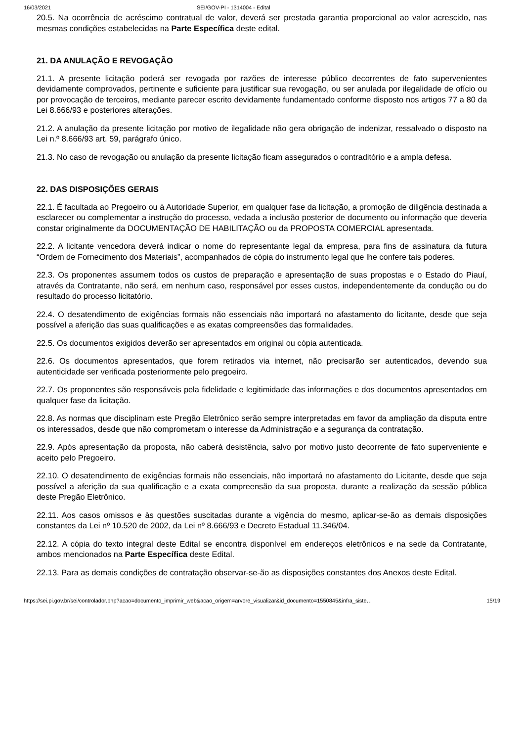16/03/2021 SEI/GOV-PI - 1314004 - Edital
20.5. Na ocorrência de acréscimo contratual de valor, deverá ser prestada garantia proporcional ao valor acrescido, nas mesmas condições estabelecidas na Parte Específica deste edital.
21. DA ANULAÇÃO E REVOGAÇÃO
21.1. A presente licitação poderá ser revogada por razões de interesse público decorrentes de fato supervenientes devidamente comprovados, pertinente e suficiente para justificar sua revogação, ou ser anulada por ilegalidade de ofício ou por provocação de terceiros, mediante parecer escrito devidamente fundamentado conforme disposto nos artigos 77 a 80 da Lei 8.666/93 e posteriores alterações.
21.2. A anulação da presente licitação por motivo de ilegalidade não gera obrigação de indenizar, ressalvado o disposto na Lei n.º 8.666/93 art. 59, parágrafo único.
21.3. No caso de revogação ou anulação da presente licitação ficam assegurados o contraditório e a ampla defesa.
22. DAS DISPOSIÇÕES GERAIS
22.1. É facultada ao Pregoeiro ou à Autoridade Superior, em qualquer fase da licitação, a promoção de diligência destinada a esclarecer ou complementar a instrução do processo, vedada a inclusão posterior de documento ou informação que deveria constar originalmente da DOCUMENTAÇÃO DE HABILITAÇÃO ou da PROPOSTA COMERCIAL apresentada.
22.2. A licitante vencedora deverá indicar o nome do representante legal da empresa, para fins de assinatura da futura “Ordem de Fornecimento dos Materiais”, acompanhados de cópia do instrumento legal que lhe confere tais poderes.
22.3. Os proponentes assumem todos os custos de preparação e apresentação de suas propostas e o Estado do Piauí, através da Contratante, não será, em nenhum caso, responsável por esses custos, independentemente da condução ou do resultado do processo licitatório.
22.4. O desatendimento de exigências formais não essenciais não importará no afastamento do licitante, desde que seja possível a aferição das suas qualificações e as exatas compreensões das formalidades.
22.5. Os documentos exigidos deverão ser apresentados em original ou cópia autenticada.
22.6. Os documentos apresentados, que forem retirados via internet, não precisarão ser autenticados, devendo sua autenticidade ser verificada posteriormente pelo pregoeiro.
22.7. Os proponentes são responsáveis pela fidelidade e legitimidade das informações e dos documentos apresentados em qualquer fase da licitação.
22.8. As normas que disciplinam este Pregão Eletrônico serão sempre interpretadas em favor da ampliação da disputa entre os interessados, desde que não comprometam o interesse da Administração e a segurança da contratação.
22.9. Após apresentação da proposta, não caberá desistência, salvo por motivo justo decorrente de fato superveniente e aceito pelo Pregoeiro.
22.10. O desatendimento de exigências formais não essenciais, não importará no afastamento do Licitante, desde que seja possível a aferição da sua qualificação e a exata compreensão da sua proposta, durante a realização da sessão pública deste Pregão Eletrônico.
22.11. Aos casos omissos e às questões suscitadas durante a vigência do mesmo, aplicar-se-ão as demais disposições constantes da Lei nº 10.520 de 2002, da Lei nº 8.666/93 e Decreto Estadual 11.346/04.
22.12. A cópia do texto integral deste Edital se encontra disponível em endereços eletrônicos e na sede da Contratante, ambos mencionados na Parte Específica deste Edital.
22.13. Para as demais condições de contratação observar-se-ão as disposições constantes dos Anexos deste Edital.
https://sei.pi.gov.br/sei/controlador.php?acao=documento_imprimir_web&acao_origem=arvore_visualizar&id_documento=1550845&infra_siste… 15/19